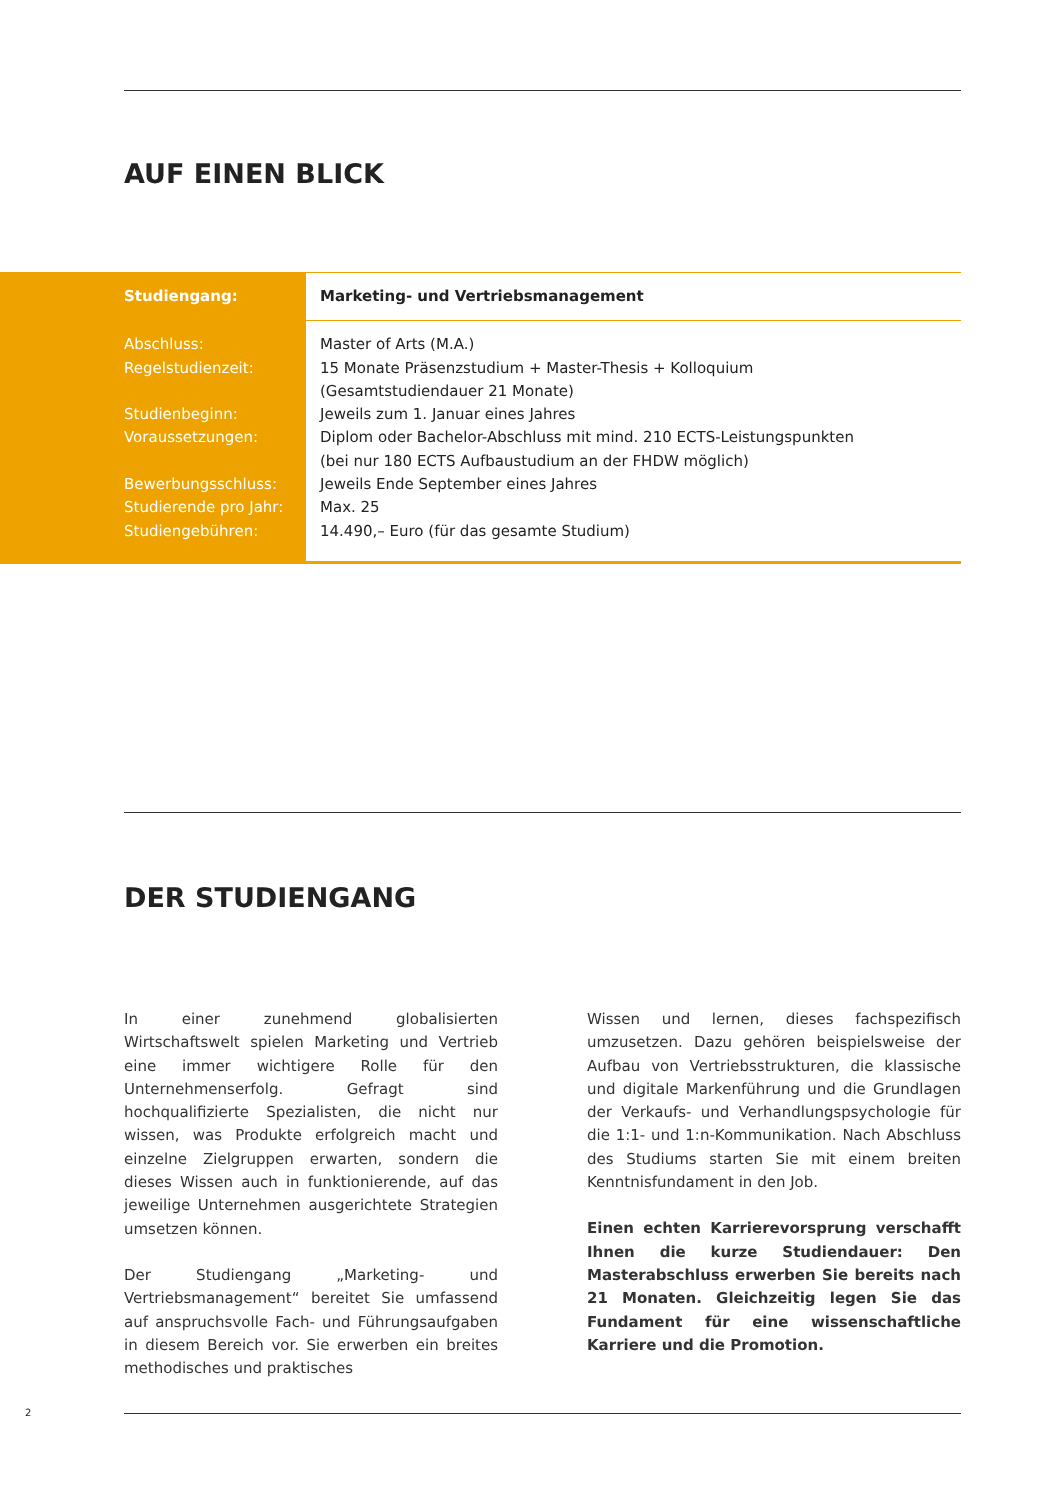AUF EINEN BLICK
| Studiengang: | Marketing- und Vertriebsmanagement |
| Abschluss: Regelstudienzeit: Studienbeginn: Voraussetzungen: Bewerbungsschluss: Studierende pro Jahr: Studiengebühren: | Master of Arts (M.A.) 15 Monate Präsenzstudium + Master-Thesis + Kolloquium (Gesamtstudiendauer 21 Monate) Jeweils zum 1. Januar eines Jahres Diplom oder Bachelor-Abschluss mit mind. 210 ECTS-Leistungspunkten (bei nur 180 ECTS Aufbaustudium an der FHDW möglich) Jeweils Ende September eines Jahres Max. 25 14.490,– Euro (für das gesamte Studium) |
DER STUDIENGANG
In einer zunehmend globalisierten Wirtschaftswelt spielen Marketing und Vertrieb eine immer wichtigere Rolle für den Unternehmenserfolg. Gefragt sind hochqualifizierte Spezialisten, die nicht nur wissen, was Produkte erfolgreich macht und einzelne Zielgruppen erwarten, sondern die dieses Wissen auch in funktionierende, auf das jeweilige Unternehmen ausgerichtete Strategien umsetzen können.
Der Studiengang „Marketing- und Vertriebsmanagement“ bereitet Sie umfassend auf anspruchsvolle Fach- und Führungsaufgaben in diesem Bereich vor. Sie erwerben ein breites methodisches und praktisches
Wissen und lernen, dieses fachspezifisch umzusetzen. Dazu gehören beispielsweise der Aufbau von Vertriebsstrukturen, die klassische und digitale Markenführung und die Grundlagen der Verkaufs- und Verhandlungspsychologie für die 1:1- und 1:n-Kommunikation. Nach Abschluss des Studiums starten Sie mit einem breiten Kenntnisfundament in den Job.
Einen echten Karrierevorsprung verschafft Ihnen die kurze Studiendauer: Den Masterabschluss erwerben Sie bereits nach 21 Monaten. Gleichzeitig legen Sie das Fundament für eine wissenschaftliche Karriere und die Promotion.
2